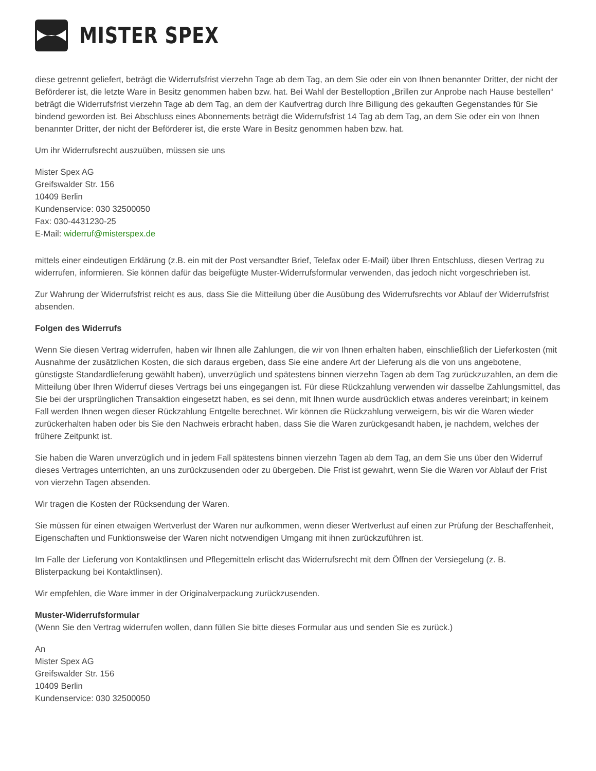MISTER SPEX
diese getrennt geliefert, beträgt die Widerrufsfrist vierzehn Tage ab dem Tag, an dem Sie oder ein von Ihnen benannter Dritter, der nicht der Beförderer ist, die letzte Ware in Besitz genommen haben bzw. hat. Bei Wahl der Bestelloption „Brillen zur Anprobe nach Hause bestellen“ beträgt die Widerrufsfrist vierzehn Tage ab dem Tag, an dem der Kaufvertrag durch Ihre Billigung des gekauften Gegenstandes für Sie bindend geworden ist. Bei Abschluss eines Abonnements beträgt die Widerrufsfrist 14 Tag ab dem Tag, an dem Sie oder ein von Ihnen benannter Dritter, der nicht der Beförderer ist, die erste Ware in Besitz genommen haben bzw. hat.
Um ihr Widerrufsrecht auszuüben, müssen sie uns
Mister Spex AG
Greifswalder Str. 156
10409 Berlin
Kundenservice: 030 32500050
Fax: 030-4431230-25
E-Mail: widerruf@misterspex.de
mittels einer eindeutigen Erklärung (z.B. ein mit der Post versandter Brief, Telefax oder E-Mail) über Ihren Entschluss, diesen Vertrag zu widerrufen, informieren. Sie können dafür das beigefügte Muster-Widerrufsformular verwenden, das jedoch nicht vorgeschrieben ist.
Zur Wahrung der Widerrufsfrist reicht es aus, dass Sie die Mitteilung über die Ausübung des Widerrufsrechts vor Ablauf der Widerrufsfrist absenden.
Folgen des Widerrufs
Wenn Sie diesen Vertrag widerrufen, haben wir Ihnen alle Zahlungen, die wir von Ihnen erhalten haben, einschließlich der Lieferkosten (mit Ausnahme der zusätzlichen Kosten, die sich daraus ergeben, dass Sie eine andere Art der Lieferung als die von uns angebotene, günstigste Standardlieferung gewählt haben), unverzüglich und spätestens binnen vierzehn Tagen ab dem Tag zurückzuzahlen, an dem die Mitteilung über Ihren Widerruf dieses Vertrags bei uns eingegangen ist. Für diese Rückzahlung verwenden wir dasselbe Zahlungsmittel, das Sie bei der ursprünglichen Transaktion eingesetzt haben, es sei denn, mit Ihnen wurde ausdrücklich etwas anderes vereinbart; in keinem Fall werden Ihnen wegen dieser Rückzahlung Entgelte berechnet. Wir können die Rückzahlung verweigern, bis wir die Waren wieder zurückerhalten haben oder bis Sie den Nachweis erbracht haben, dass Sie die Waren zurückgesandt haben, je nachdem, welches der frühere Zeitpunkt ist.
Sie haben die Waren unverzüglich und in jedem Fall spätestens binnen vierzehn Tagen ab dem Tag, an dem Sie uns über den Widerruf dieses Vertrages unterrichten, an uns zurückzusenden oder zu übergeben. Die Frist ist gewahrt, wenn Sie die Waren vor Ablauf der Frist von vierzehn Tagen absenden.
Wir tragen die Kosten der Rücksendung der Waren.
Sie müssen für einen etwaigen Wertverlust der Waren nur aufkommen, wenn dieser Wertverlust auf einen zur Prüfung der Beschaffenheit, Eigenschaften und Funktionsweise der Waren nicht notwendigen Umgang mit ihnen zurückzuführen ist.
Im Falle der Lieferung von Kontaktlinsen und Pflegemitteln erlischt das Widerrufsrecht mit dem Öffnen der Versiegelung (z. B. Blisterpackung bei Kontaktlinsen).
Wir empfehlen, die Ware immer in der Originalverpackung zurückzusenden.
Muster-Widerrufsformular
(Wenn Sie den Vertrag widerrufen wollen, dann füllen Sie bitte dieses Formular aus und senden Sie es zurück.)
An
Mister Spex AG
Greifswalder Str. 156
10409 Berlin
Kundenservice: 030 32500050